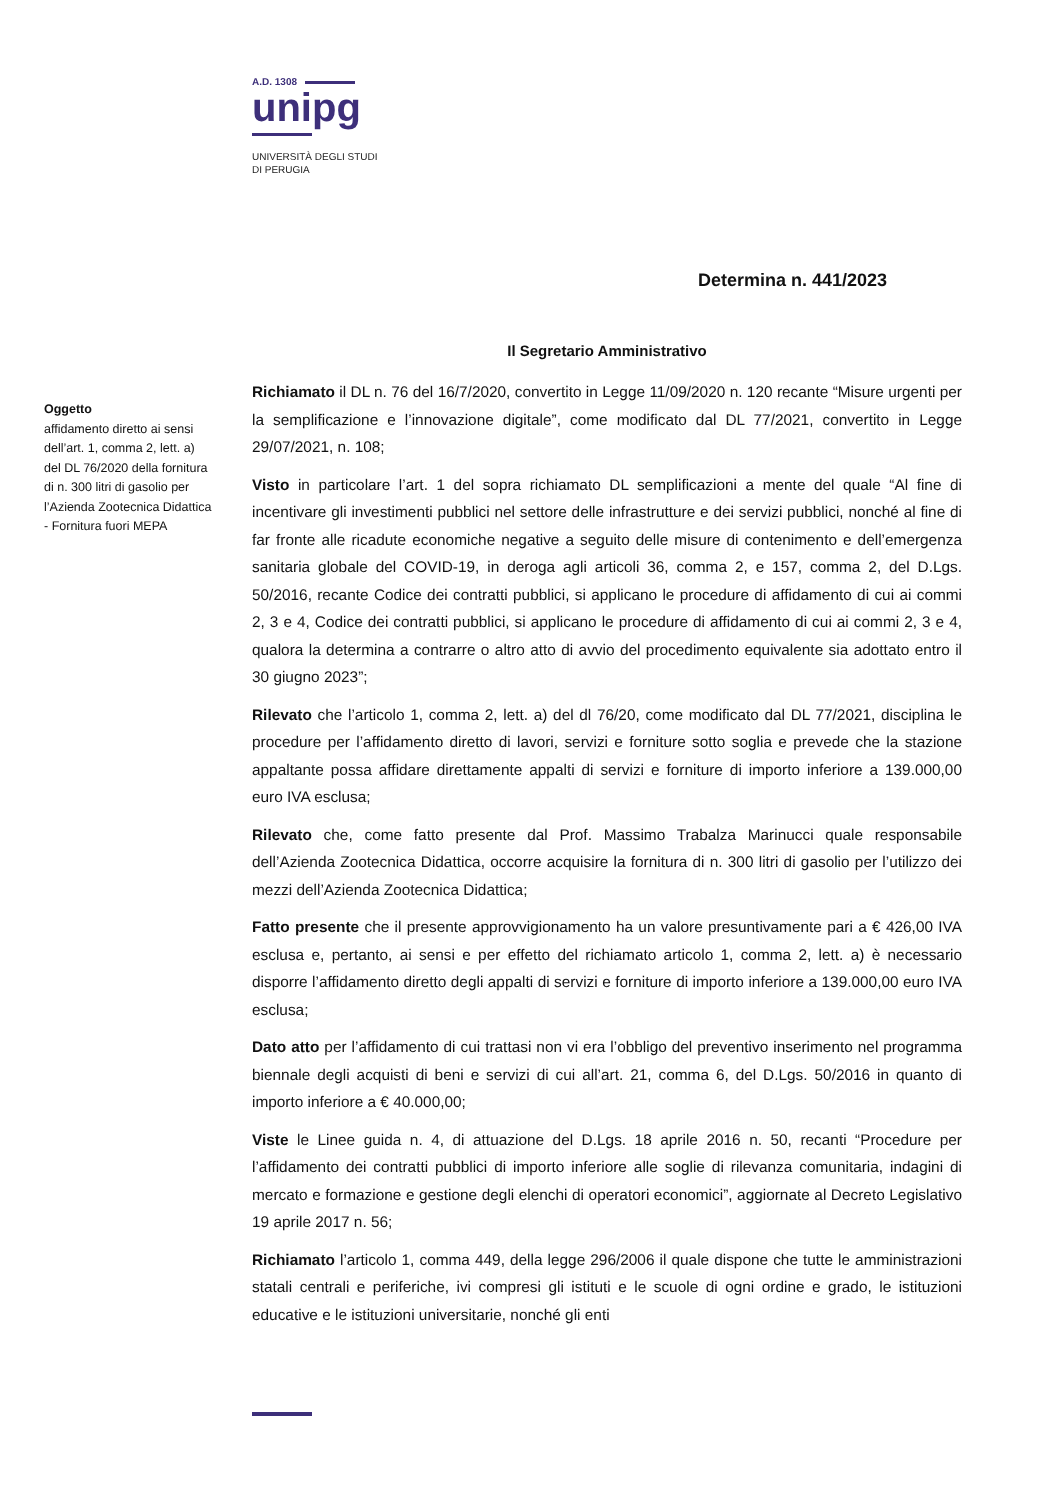A.D. 1308
unipg
UNIVERSITÀ DEGLI STUDI
DI PERUGIA
Determina n. 441/2023
Il Segretario Amministrativo
Oggetto
affidamento diretto ai sensi dell’art. 1, comma 2, lett. a) del DL 76/2020 della fornitura di n. 300 litri di gasolio per l’Azienda Zootecnica Didattica - Fornitura fuori MEPA
Richiamato il DL n. 76 del 16/7/2020, convertito in Legge 11/09/2020 n. 120 recante “Misure urgenti per la semplificazione e l’innovazione digitale”, come modificato dal DL 77/2021, convertito in Legge 29/07/2021, n. 108;
Visto in particolare l’art. 1 del sopra richiamato DL semplificazioni a mente del quale “Al fine di incentivare gli investimenti pubblici nel settore delle infrastrutture e dei servizi pubblici, nonché al fine di far fronte alle ricadute economiche negative a seguito delle misure di contenimento e dell’emergenza sanitaria globale del COVID-19, in deroga agli articoli 36, comma 2, e 157, comma 2, del D.Lgs. 50/2016, recante Codice dei contratti pubblici, si applicano le procedure di affidamento di cui ai commi 2, 3 e 4, Codice dei contratti pubblici, si applicano le procedure di affidamento di cui ai commi 2, 3 e 4, qualora la determina a contrarre o altro atto di avvio del procedimento equivalente sia adottato entro il 30 giugno 2023”;
Rilevato che l’articolo 1, comma 2, lett. a) del dl 76/20, come modificato dal DL 77/2021, disciplina le procedure per l’affidamento diretto di lavori, servizi e forniture sotto soglia e prevede che la stazione appaltante possa affidare direttamente appalti di servizi e forniture di importo inferiore a 139.000,00 euro IVA esclusa;
Rilevato che, come fatto presente dal Prof. Massimo Trabalza Marinucci quale responsabile dell’Azienda Zootecnica Didattica, occorre acquisire la fornitura di n. 300 litri di gasolio per l’utilizzo dei mezzi dell’Azienda Zootecnica Didattica;
Fatto presente che il presente approvvigionamento ha un valore presuntivamente pari a € 426,00 IVA esclusa e, pertanto, ai sensi e per effetto del richiamato articolo 1, comma 2, lett. a) è necessario disporre l’affidamento diretto degli appalti di servizi e forniture di importo inferiore a 139.000,00 euro IVA esclusa;
Dato atto per l’affidamento di cui trattasi non vi era l’obbligo del preventivo inserimento nel programma biennale degli acquisti di beni e servizi di cui all’art. 21, comma 6, del D.Lgs. 50/2016 in quanto di importo inferiore a € 40.000,00;
Viste le Linee guida n. 4, di attuazione del D.Lgs. 18 aprile 2016 n. 50, recanti “Procedure per l’affidamento dei contratti pubblici di importo inferiore alle soglie di rilevanza comunitaria, indagini di mercato e formazione e gestione degli elenchi di operatori economici”, aggiornate al Decreto Legislativo 19 aprile 2017 n. 56;
Richiamato l’articolo 1, comma 449, della legge 296/2006 il quale dispone che tutte le amministrazioni statali centrali e periferiche, ivi compresi gli istituti e le scuole di ogni ordine e grado, le istituzioni educative e le istituzioni universitarie, nonché gli enti